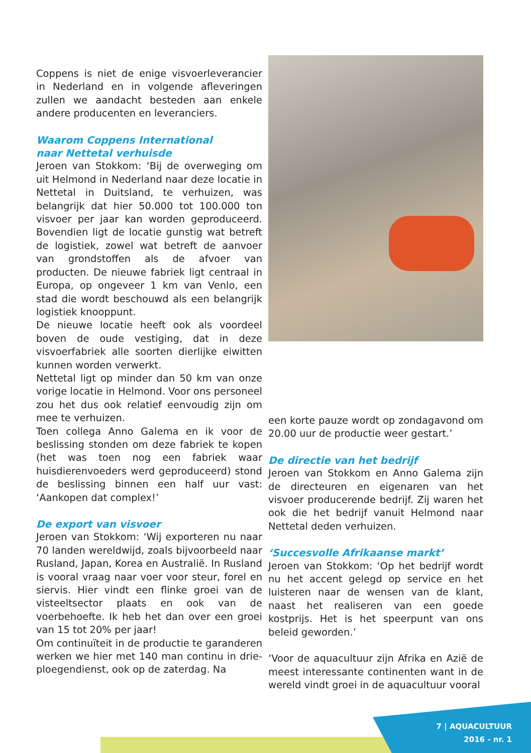Coppens is niet de enige visvoerleverancier in Nederland en in volgende afleveringen zullen we aandacht besteden aan enkele andere producenten en leveranciers.
Waarom Coppens International
naar Nettetal verhuisde
Jeroen van Stokkom: ‘Bij de overweging om uit Helmond in Nederland naar deze locatie in Nettetal in Duitsland, te verhuizen, was belangrijk dat hier 50.000 tot 100.000 ton visvoer per jaar kan worden geproduceerd. Bovendien ligt de locatie gunstig wat betreft de logistiek, zowel wat betreft de aanvoer van grondstoffen als de afvoer van producten. De nieuwe fabriek ligt centraal in Europa, op ongeveer 1 km van Venlo, een stad die wordt beschouwd als een belangrijk logistiek knooppunt.
De nieuwe locatie heeft ook als voordeel boven de oude vestiging, dat in deze visvoerfabriek alle soorten dierlijke eiwitten kunnen worden verwerkt.
Nettetal ligt op minder dan 50 km van onze vorige locatie in Helmond. Voor ons personeel zou het dus ook relatief eenvoudig zijn om mee te verhuizen.
Toen collega Anno Galema en ik voor de beslissing stonden om deze fabriek te kopen (het was toen nog een fabriek waar huisdierenvoeders werd geproduceerd) stond de beslissing binnen een half uur vast: ‘Aankopen dat complex!’
De export van visvoer
Jeroen van Stokkom: ‘Wij exporteren nu naar 70 landen wereldwijd, zoals bijvoorbeeld naar Rusland, Japan, Korea en Australië. In Rusland is vooral vraag naar voer voor steur, forel en siervis. Hier vindt een flinke groei van de visteeltsector plaats en ook van de voerbehoefte. Ik heb het dan over een groei van 15 tot 20% per jaar!
Om continuïteit in de productie te garanderen werken we hier met 140 man continu in drie-ploegendienst, ook op de zaterdag. Na
een korte pauze wordt op zondagavond om 20.00 uur de productie weer gestart.’
De directie van het bedrijf
Jeroen van Stokkom en Anno Galema zijn de directeuren en eigenaren van het visvoer producerende bedrijf. Zij waren het ook die het bedrijf vanuit Helmond naar Nettetal deden verhuizen.
‘Succesvolle Afrikaanse markt’
Jeroen van Stokkom: ‘Op het bedrijf wordt nu het accent gelegd op service en het luisteren naar de wensen van de klant, naast het realiseren van een goede kostprijs. Het is het speerpunt van ons beleid geworden.’
‘Voor de aquacultuur zijn Afrika en Azië de meest interessante continenten want in de wereld vindt groei in de aquacultuur vooral
7 | AQUACULTUUR
2016 - nr. 1